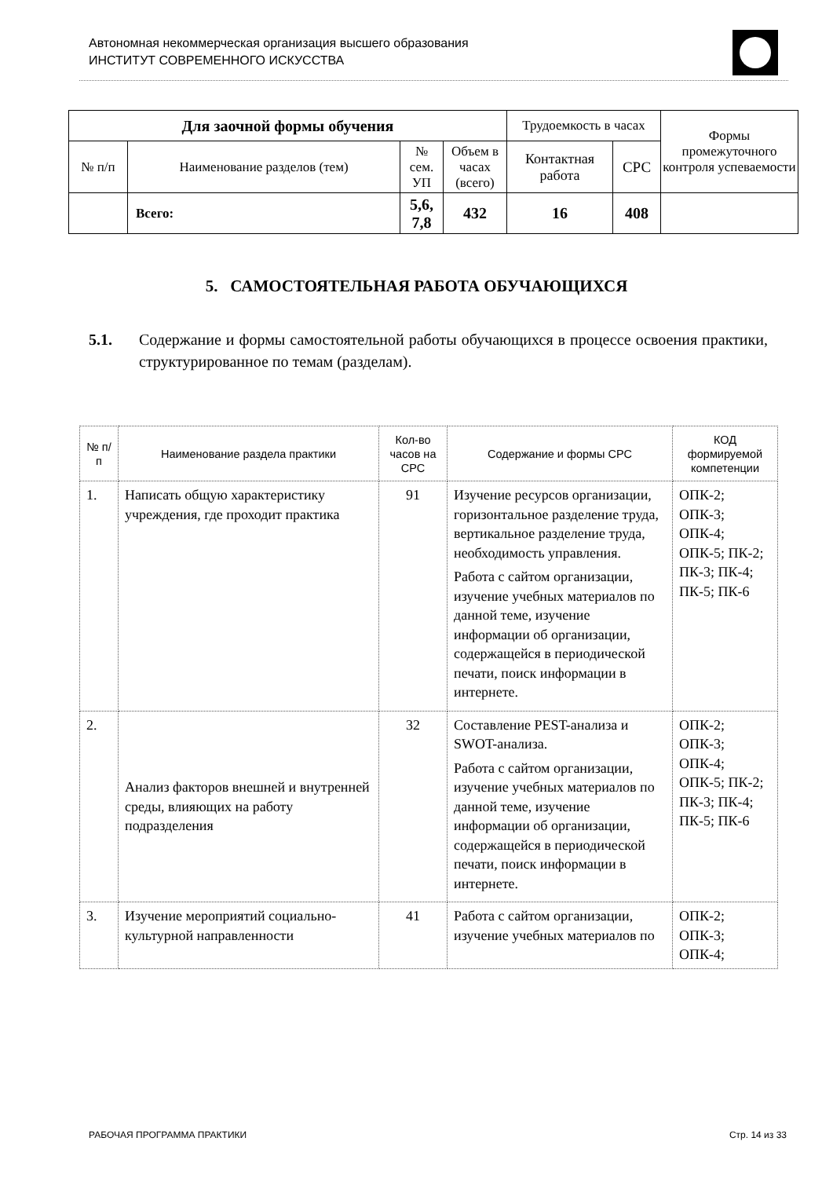Автономная некоммерческая организация высшего образования
ИНСТИТУТ СОВРЕМЕННОГО ИСКУССТВА
| Для заочной формы обучения | | | | Трудоемкость в часах | | Формы промежуточного контроля успеваемости |
| № п/п | Наименование разделов (тем) | № сем. УП | Объем в часах (всего) | Контактная работа | СРС | |
| | Всего: | 5,6, 7,8 | 432 | 16 | 408 | |
5. САМОСТОЯТЕЛЬНАЯ РАБОТА ОБУЧАЮЩИХСЯ
5.1. Содержание и формы самостоятельной работы обучающихся в процессе освоения практики, структурированное по темам (разделам).
| № п/п | Наименование раздела практики | Кол-во часов на СРС | Содержание и формы СРС | КОД формируемой компетенции |
| --- | --- | --- | --- | --- |
| 1. | Написать общую характеристику учреждения, где проходит практика | 91 | Изучение ресурсов организации, горизонтальное разделение труда, вертикальное разделение труда, необходимость управления. Работа с сайтом организации, изучение учебных материалов по данной теме, изучение информации об организации, содержащейся в периодической печати, поиск информации в интернете. | ОПК-2; ОПК-3; ОПК-4; ОПК-5; ПК-2; ПК-3; ПК-4; ПК-5; ПК-6 |
| 2. | Анализ факторов внешней и внутренней среды, влияющих на работу подразделения | 32 | Составление PEST-анализа и SWOT-анализа. Работа с сайтом организации, изучение учебных материалов по данной теме, изучение информации об организации, содержащейся в периодической печати, поиск информации в интернете. | ОПК-2; ОПК-3; ОПК-4; ОПК-5; ПК-2; ПК-3; ПК-4; ПК-5; ПК-6 |
| 3. | Изучение мероприятий социально-культурной направленности | 41 | Работа с сайтом организации, изучение учебных материалов по | ОПК-2; ОПК-3; ОПК-4; |
РАБОЧАЯ ПРОГРАММА ПРАКТИКИ Стр. 14 из 33